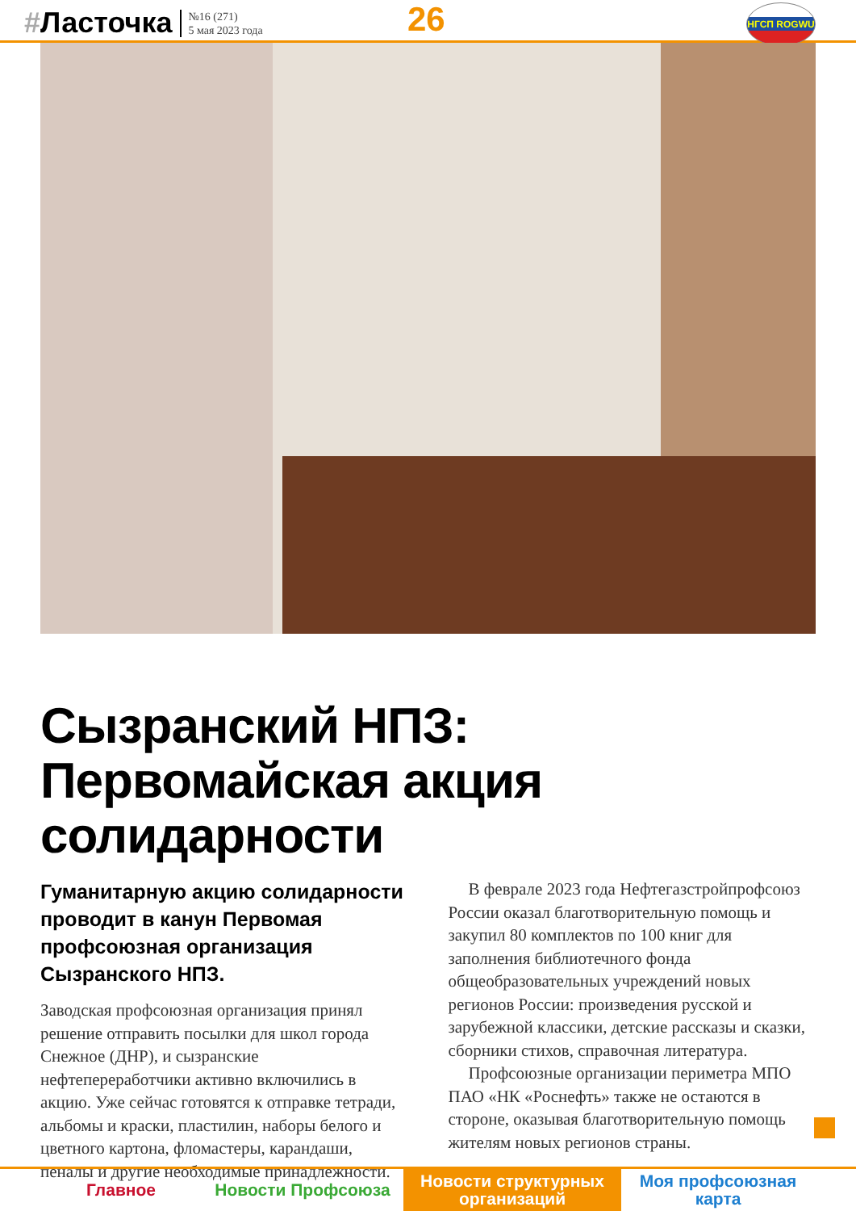#Ласточка
№16 (271)
5 мая 2023 года
26 НГСП ROGWU
Сызранский НПЗ:
Первомайская акция солидарности
Гуманитарную акцию солидарности проводит в канун Первомая профсоюзная организация Сызранского НПЗ.
Заводская профсоюзная организация принял решение отправить посылки для школ города Снежное (ДНР), и сызранские нефтепереработчики активно включились в акцию. Уже сейчас готовятся к отправке тетради, альбомы и краски, пластилин, наборы белого и цветного картона, фломастеры, карандаши, пеналы и другие необходимые принадлежности.
В феврале 2023 года Нефтегазстройпрофсоюз России оказал благотворительную помощь и закупил 80 комплектов по 100 книг для заполнения библиотечного фонда общеобразовательных учреждений новых регионов России: произведения русской и зарубежной классики, детские рассказы и сказки, сборники стихов, справочная литература.
Профсоюзные организации периметра МПО ПАО «НК «Роснефть» также не остаются в стороне, оказывая благотворительную помощь жителям новых регионов страны.
Главное Новости Профсоюза Новости структурных организаций
Моя профсоюзная карта